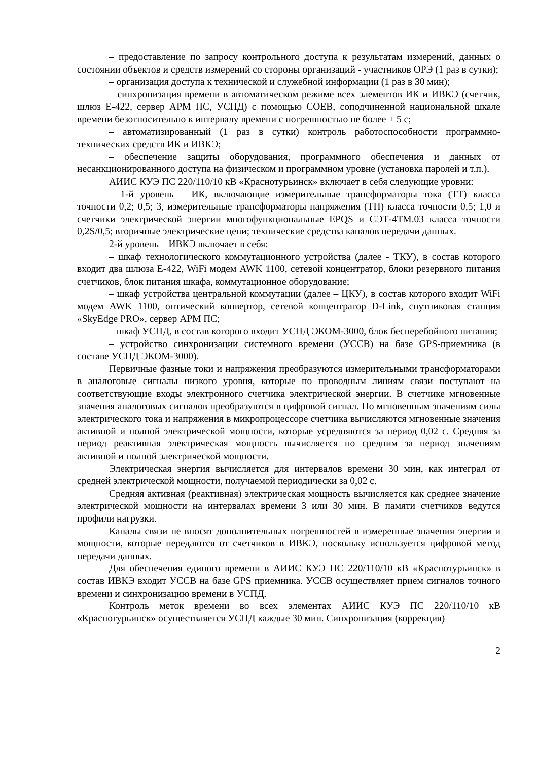– предоставление по запросу контрольного доступа к результатам измерений, данных о состоянии объектов и средств измерений со стороны организаций - участников ОРЭ (1 раз в сутки);
– организация доступа к технической и служебной информации (1 раз в 30 мин);
– синхронизация времени в автоматическом режиме всех элементов ИК и ИВКЭ (счетчик, шлюз Е-422, сервер АРМ ПС, УСПД) с помощью СОЕВ, соподчиненной национальной шкале времени безотносительно к интервалу времени с погрешностью не более ± 5 с;
– автоматизированный (1 раз в сутки) контроль работоспособности программно-технических средств ИК и ИВКЭ;
– обеспечение защиты оборудования, программного обеспечения и данных от несанкционированного доступа на физическом и программном уровне (установка паролей и т.п.).
АИИС КУЭ ПС 220/110/10 кВ «Краснотурьинск» включает в себя следующие уровни:
– 1-й уровень – ИК, включающие измерительные трансформаторы тока (ТТ) класса точности 0,2; 0,5; 3, измерительные трансформаторы напряжения (ТН) класса точности 0,5; 1,0 и счетчики электрической энергии многофункциональные EPQS и СЭТ-4ТМ.03 класса точности 0,2S/0,5; вторичные электрические цепи; технические средства каналов передачи данных.
2-й уровень – ИВКЭ включает в себя:
– шкаф технологического коммутационного устройства (далее - ТКУ), в состав которого входит два шлюза Е-422, WiFi модем AWK 1100, сетевой концентратор, блоки резервного питания счетчиков, блок питания шкафа, коммутационное оборудование;
– шкаф устройства центральной коммутации (далее – ЦКУ), в состав которого входит WiFi модем AWK 1100, оптический конвертор, сетевой концентратор D-Link, спутниковая станция «SkyEdge PRO», сервер АРМ ПС;
– шкаф УСПД, в состав которого входит УСПД ЭКОМ-3000, блок бесперебойного питания;
– устройство синхронизации системного времени (УССВ) на базе GPS-приемника (в составе УСПД ЭКОМ-3000).
Первичные фазные токи и напряжения преобразуются измерительными трансформаторами в аналоговые сигналы низкого уровня, которые по проводным линиям связи поступают на соответствующие входы электронного счетчика электрической энергии. В счетчике мгновенные значения аналоговых сигналов преобразуются в цифровой сигнал. По мгновенным значениям силы электрического тока и напряжения в микропроцессоре счетчика вычисляются мгновенные значения активной и полной электрической мощности, которые усредняются за период 0,02 с. Средняя за период реактивная электрическая мощность вычисляется по средним за период значениям активной и полной электрической мощности.
Электрическая энергия вычисляется для интервалов времени 30 мин, как интеграл от средней электрической мощности, получаемой периодически за 0,02 с.
Средняя активная (реактивная) электрическая мощность вычисляется как среднее значение электрической мощности на интервалах времени 3 или 30 мин. В памяти счетчиков ведутся профили нагрузки.
Каналы связи не вносят дополнительных погрешностей в измеренные значения энергии и мощности, которые передаются от счетчиков в ИВКЭ, поскольку используется цифровой метод передачи данных.
Для обеспечения единого времени в АИИС КУЭ ПС 220/110/10 кВ «Краснотурьинск» в состав ИВКЭ входит УССВ на базе GPS приемника. УССВ осуществляет прием сигналов точного времени и синхронизацию времени в УСПД.
Контроль меток времени во всех элементах АИИС КУЭ ПС 220/110/10 кВ «Краснотурьинск» осуществляется УСПД каждые 30 мин. Синхронизация (коррекция)
2